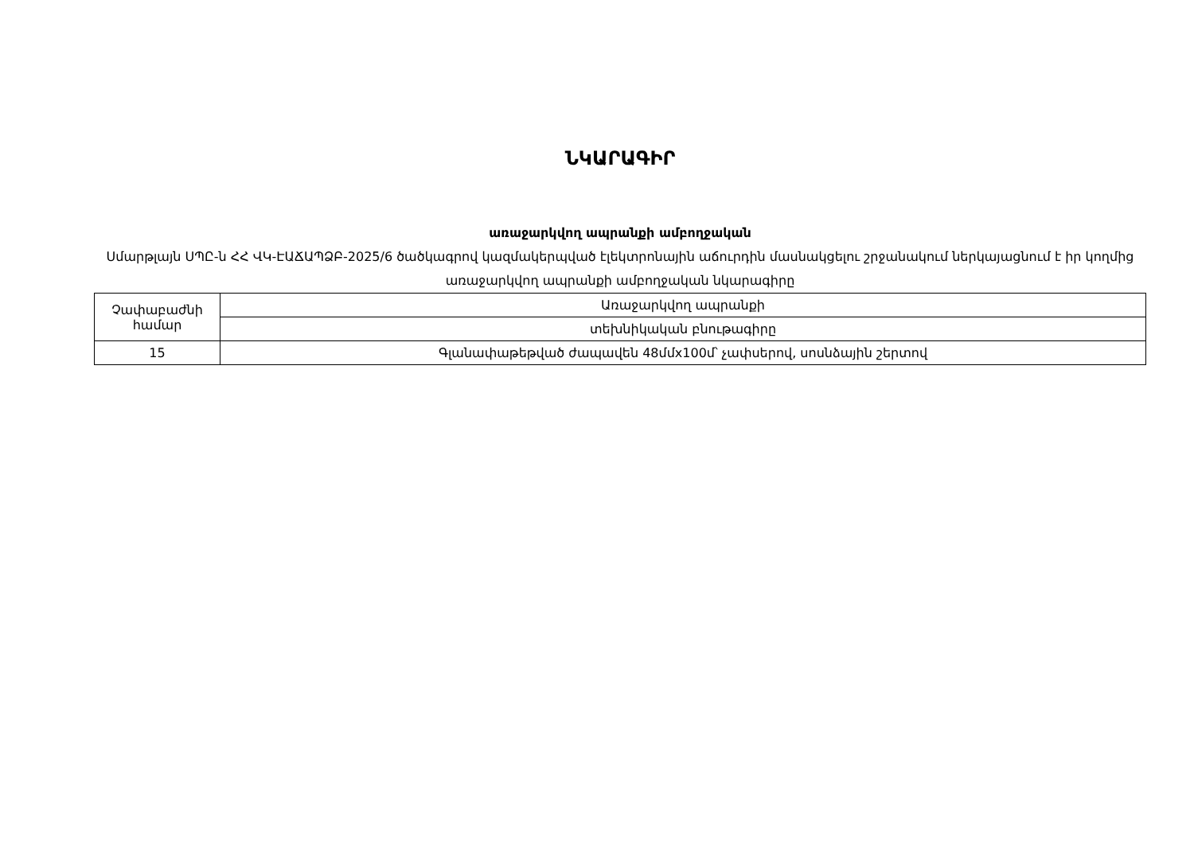ՆԿԱՐԱԳԻՐ
առաջարկվող ապրանքի ամբողջական
Սմարթլայն ՍՊԸ-ն ՀՀ ՎԿ-ԷԱՃԱՊՁԲ-2025/6 ծածկագրով կազմակերպված էլեկտրոնային աճուրդին մասնակցելու շրջանակում ներկայացնում է իր կողմից առաջարկվող ապրանքի ամբողջական նկարագիրը
| Չափաբաժնի համար | Առաջարկվող ապրանքի |
| | տեխնիկական բնութագիրը |
| 15 | Գլանափաթեթված ժապավեն 48մմx100մ՝ չափսերով, սոսնձային շերտով |